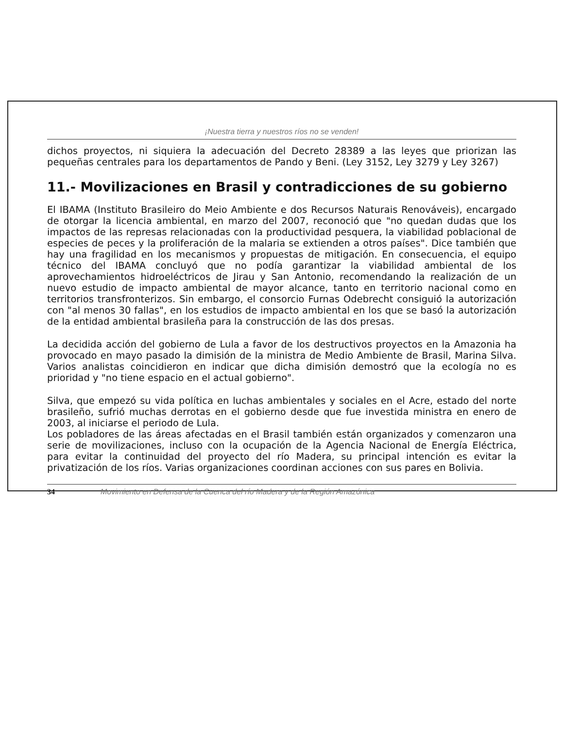¡Nuestra tierra y nuestros ríos no se venden!
dichos proyectos, ni siquiera la adecuación del Decreto 28389 a las leyes que priorizan las pequeñas centrales para los departamentos de Pando y Beni. (Ley 3152, Ley 3279 y Ley 3267)
11.- Movilizaciones en Brasil y contradicciones de su gobierno
El IBAMA (Instituto Brasileiro do Meio Ambiente e dos Recursos Naturais Renováveis), encargado de otorgar la licencia ambiental, en marzo del 2007, reconoció que "no quedan dudas que los impactos de las represas relacionadas con la productividad pesquera, la viabilidad poblacional de especies de peces y la proliferación de la malaria se extienden a otros países". Dice también que hay una fragilidad en los mecanismos y propuestas de mitigación. En consecuencia, el equipo técnico del IBAMA concluyó que no podía garantizar la viabilidad ambiental de los aprovechamientos hidroeléctricos de Jirau y San Antonio, recomendando la realización de un nuevo estudio de impacto ambiental de mayor alcance, tanto en territorio nacional como en territorios transfronterizos. Sin embargo, el consorcio Furnas Odebrecht consiguió la autorización con "al menos 30 fallas", en los estudios de impacto ambiental en los que se basó la autorización de la entidad ambiental brasileña para la construcción de las dos presas.
La decidida acción del gobierno de Lula a favor de los destructivos proyectos en la Amazonia ha provocado en mayo pasado la dimisión de la ministra de Medio Ambiente de Brasil, Marina Silva. Varios analistas coincidieron en indicar que dicha dimisión demostró que la ecología no es prioridad y "no tiene espacio en el actual gobierno".
Silva, que empezó su vida política en luchas ambientales y sociales en el Acre, estado del norte brasileño, sufrió muchas derrotas en el gobierno desde que fue investida ministra en enero de 2003, al iniciarse el periodo de Lula.
Los pobladores de las áreas afectadas en el Brasil también están organizados y comenzaron una serie de movilizaciones, incluso con la ocupación de la Agencia Nacional de Energía Eléctrica, para evitar la continuidad del proyecto del río Madera, su principal intención es evitar la privatización de los ríos. Varias organizaciones coordinan acciones con sus pares en Bolivia.
34 Movimiento en Defensa de la Cuenca del río Madera y de la Región Amazónica